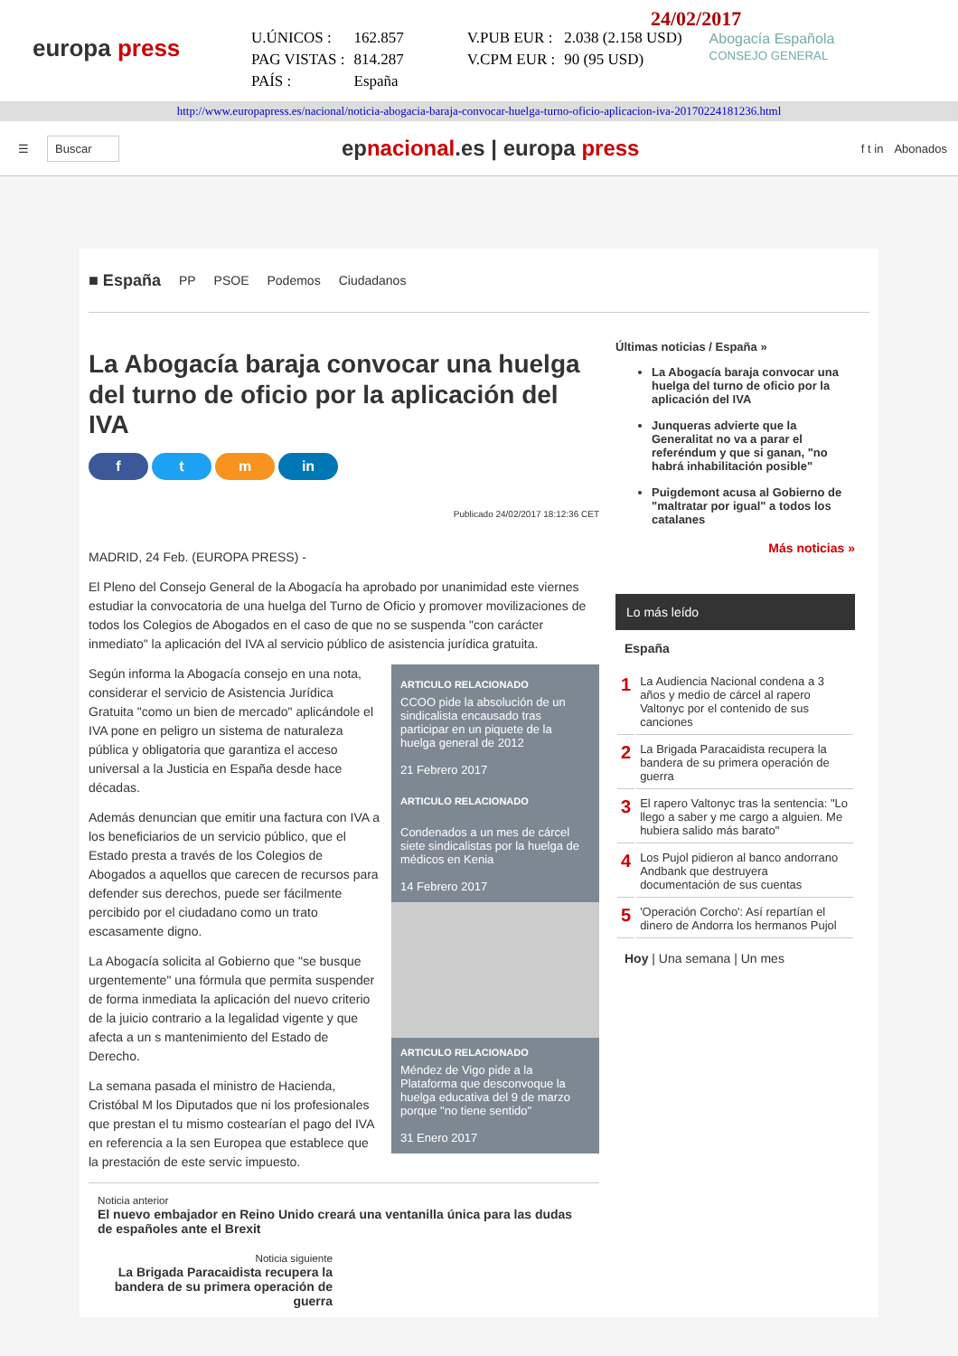europa press
| U.ÚNICOS : | 162.857 | V.PUB EUR : | 2.038 (2.158 USD) |
| PAG VISTAS : | 814.287 | V.CPM EUR : | 90 (95 USD) |
| PAÍS : | España | | |
24/02/2017
Abogacía Española
CONSEJO GENERAL
http://www.europapress.es/nacional/noticia-abogacia-baraja-convocar-huelga-turno-oficio-aplicacion-iva-20170224181236.html
☰ Buscar
epnacional.es | europa press
f t in Abonados
■ España PP PSOE Podemos Ciudadanos
La Abogacía baraja convocar una huelga del turno de oficio por la aplicación del IVA
f t m in
Publicado 24/02/2017 18:12:36 CET
MADRID, 24 Feb. (EUROPA PRESS) -
El Pleno del Consejo General de la Abogacía ha aprobado por unanimidad este viernes estudiar la convocatoria de una huelga del Turno de Oficio y promover movilizaciones de todos los Colegios de Abogados en el caso de que no se suspenda "con carácter inmediato" la aplicación del IVA al servicio público de asistencia jurídica gratuita.
ARTICULO RELACIONADO
CCOO pide la absolución de un sindicalista encausado tras participar en un piquete de la huelga general de 2012
21 Febrero 2017
ARTICULO RELACIONADO
Condenados a un mes de cárcel siete sindicalistas por la huelga de médicos en Kenia
14 Febrero 2017
ARTICULO RELACIONADO
Méndez de Vigo pide a la Plataforma que desconvoque la huelga educativa del 9 de marzo porque "no tiene sentido"
31 Enero 2017
Según informa la Abogacía consejo en una nota, considerar el servicio de Asistencia Jurídica Gratuita "como un bien de mercado" aplicándole el IVA pone en peligro un sistema de naturaleza pública y obligatoria que garantiza el acceso universal a la Justicia en España desde hace décadas.
Además denuncian que emitir una factura con IVA a los beneficiarios de un servicio público, que el Estado presta a través de los Colegios de Abogados a aquellos que carecen de recursos para defender sus derechos, puede ser fácilmente percibido por el ciudadano como un trato escasamente digno.
La Abogacía solicita al Gobierno que "se busque urgentemente" una fórmula que permita suspender de forma inmediata la aplicación del nuevo criterio de la juicio contrario a la legalidad vigente y que afecta a un s mantenimiento del Estado de Derecho.
La semana pasada el ministro de Hacienda, Cristóbal M los Diputados que ni los profesionales que prestan el tu mismo costearían el pago del IVA en referencia a la sen Europea que establece que la prestación de este servic impuesto.
Noticia anterior
El nuevo embajador en Reino Unido creará una ventanilla única para las dudas de españoles ante el Brexit
Noticia siguiente
La Brigada Paracaidista recupera la bandera de su primera operación de guerra
Últimas noticias / España »
La Abogacía baraja convocar una huelga del turno de oficio por la aplicación del IVA
Junqueras advierte que la Generalitat no va a parar el referéndum y que si ganan, "no habrá inhabilitación posible"
Puigdemont acusa al Gobierno de "maltratar por igual" a todos los catalanes
Más noticias »
Lo más leído
España
| 1 | La Audiencia Nacional condena a 3 años y medio de cárcel al rapero Valtonyc por el contenido de sus canciones |
| 2 | La Brigada Paracaidista recupera la bandera de su primera operación de guerra |
| 3 | El rapero Valtonyc tras la sentencia: "Lo llego a saber y me cargo a alguien. Me hubiera salido más barato" |
| 4 | Los Pujol pidieron al banco andorrano Andbank que destruyera documentación de sus cuentas |
| 5 | 'Operación Corcho': Así repartían el dinero de Andorra los hermanos Pujol |
Hoy | Una semana | Un mes